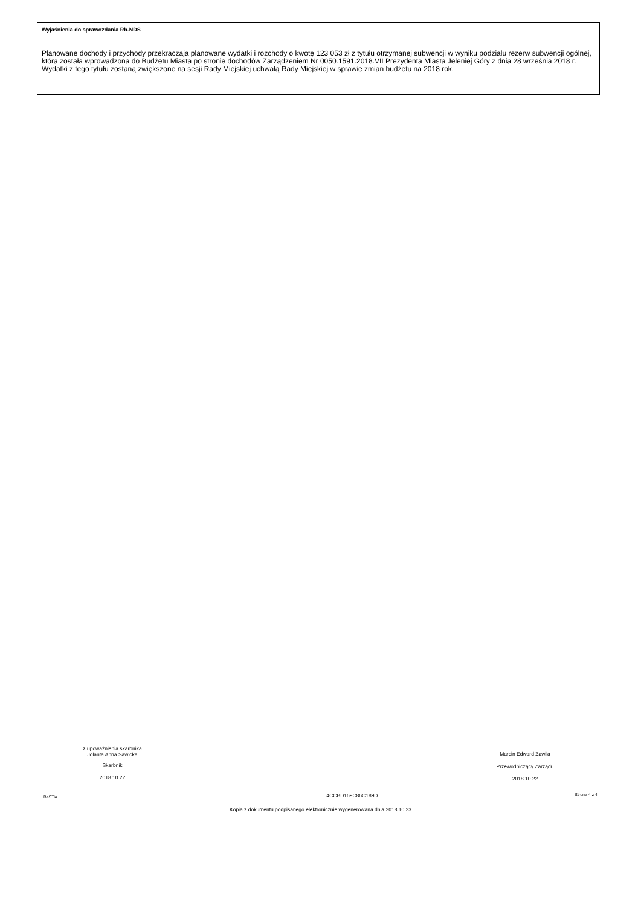Wyjaśnienia do sprawozdania Rb-NDS
Planowane dochody i przychody przekraczaja planowane wydatki i rozchody o kwotę 123 053 zł z tytułu otrzymanej subwencji w wyniku podziału rezerw subwencji ogólnej, która została wprowadzona do Budżetu Miasta po stronie dochodów Zarządzeniem Nr 0050.1591.2018.VII Prezydenta Miasta Jeleniej Góry z dnia 28 września 2018 r. Wydatki z tego tytułu zostaną zwiększone na sesji Rady Miejskiej uchwałą Rady Miejskiej w sprawie zmian budżetu na 2018 rok.
z upoważnienia skarbnika
Jolanta Anna Sawicka
Skarbnik
2018.10.22
Marcin Edward Zawiła
Przewodniczący Zarządu
2018.10.22
BeSTia 4CCBD169C86C189D Strona 4 z 4
Kopia z dokumentu podpisanego elektronicznie wygenerowana dnia 2018.10.23